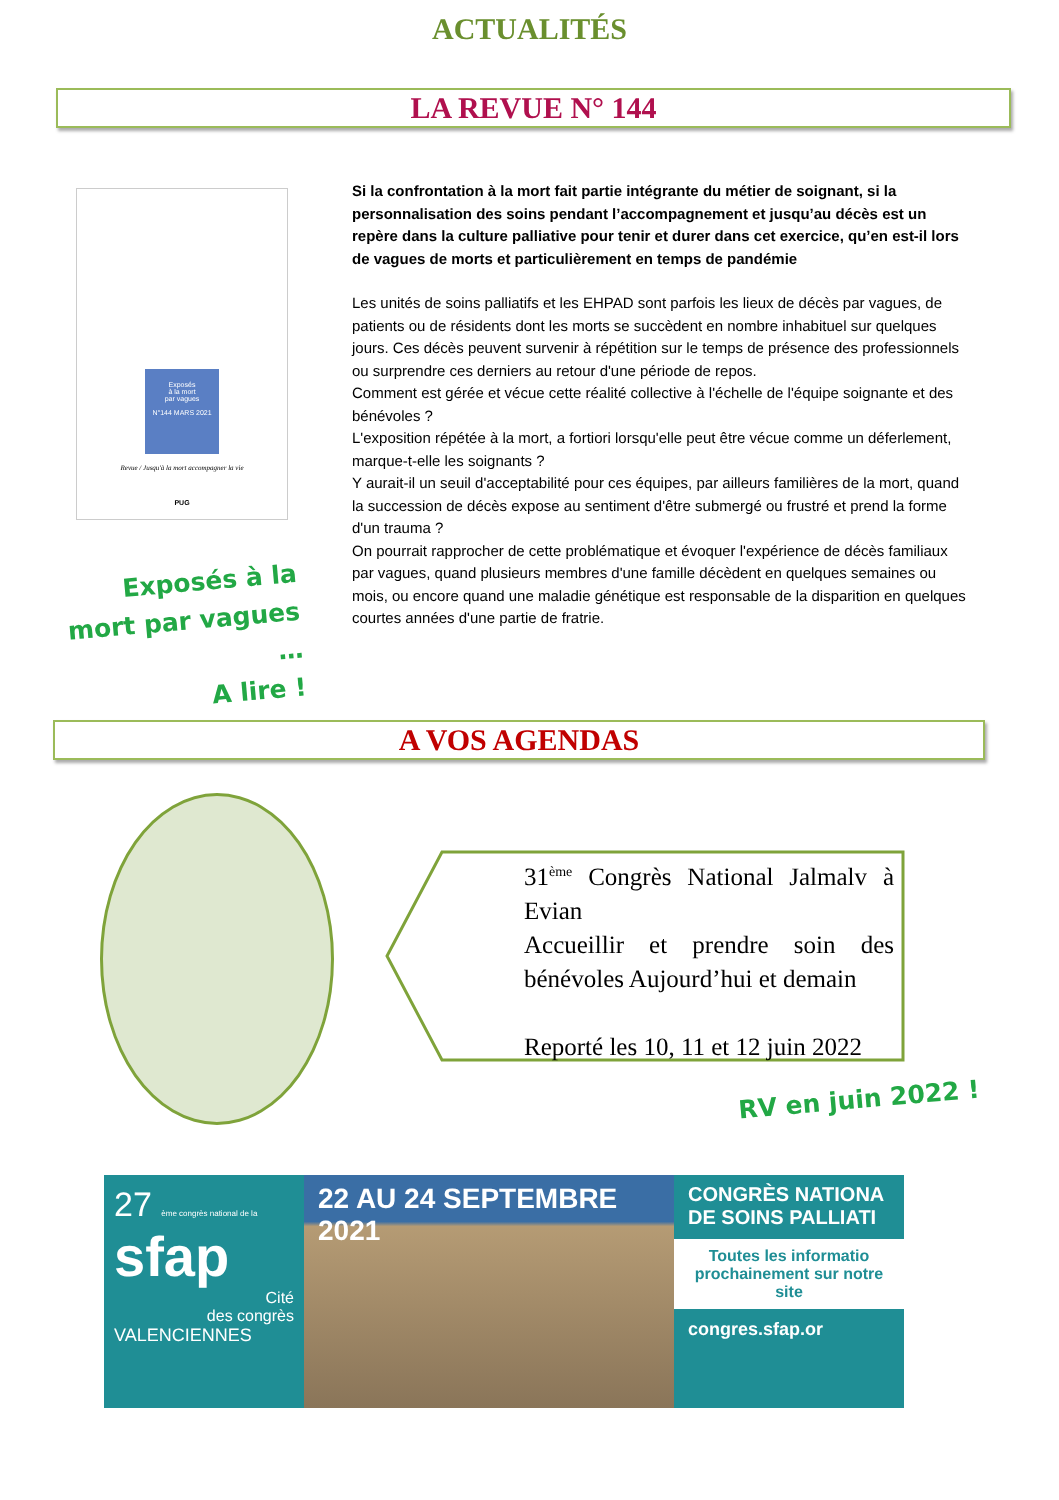ACTUALITÉS
LA REVUE N° 144
Exposés
à la mort
par vagues
N°144 MARS 2021
Revue / Jusqu'à la mort accompagner la vie
PUG
Exposés à la mort par vagues …
A lire !
Si la confrontation à la mort fait partie intégrante du métier de soignant, si la personnalisation des soins pendant l’accompagnement et jusqu’au décès est un repère dans la culture palliative pour tenir et durer dans cet exercice, qu’en est-il lors de vagues de morts et particulièrement en temps de pandémie
Les unités de soins palliatifs et les EHPAD sont parfois les lieux de décès par vagues, de patients ou de résidents dont les morts se succèdent en nombre inhabituel sur quelques jours. Ces décès peuvent survenir à répétition sur le temps de présence des professionnels ou surprendre ces derniers au retour d'une période de repos.
Comment est gérée et vécue cette réalité collective à l'échelle de l'équipe soignante et des bénévoles ?
L'exposition répétée à la mort, a fortiori lorsqu'elle peut être vécue comme un déferlement, marque-t-elle les soignants ?
Y aurait-il un seuil d'acceptabilité pour ces équipes, par ailleurs familières de la mort, quand la succession de décès expose au sentiment d'être submergé ou frustré et prend la forme d'un trauma ?
On pourrait rapprocher de cette problématique et évoquer l'expérience de décès familiaux par vagues, quand plusieurs membres d'une famille décèdent en quelques semaines ou mois, ou encore quand une maladie génétique est responsable de la disparition en quelques courtes années d'une partie de fratrie.
A VOS AGENDAS
31<sup>ème</sup> Congrès National Jalmalv à Evian
Accueillir et prendre soin des bénévoles Aujourd’hui et demain
Reporté les 10, 11 et 12 juin 2022
RV en juin 2022 !
27 ème congrès national de la
sfap
Cité
des congrès
VALENCIENNES
22 AU 24 SEPTEMBRE 2021
CONGRÈS NATIONA DE SOINS PALLIATI
Toutes les informatio prochainement sur notre site
congres.sfap.or